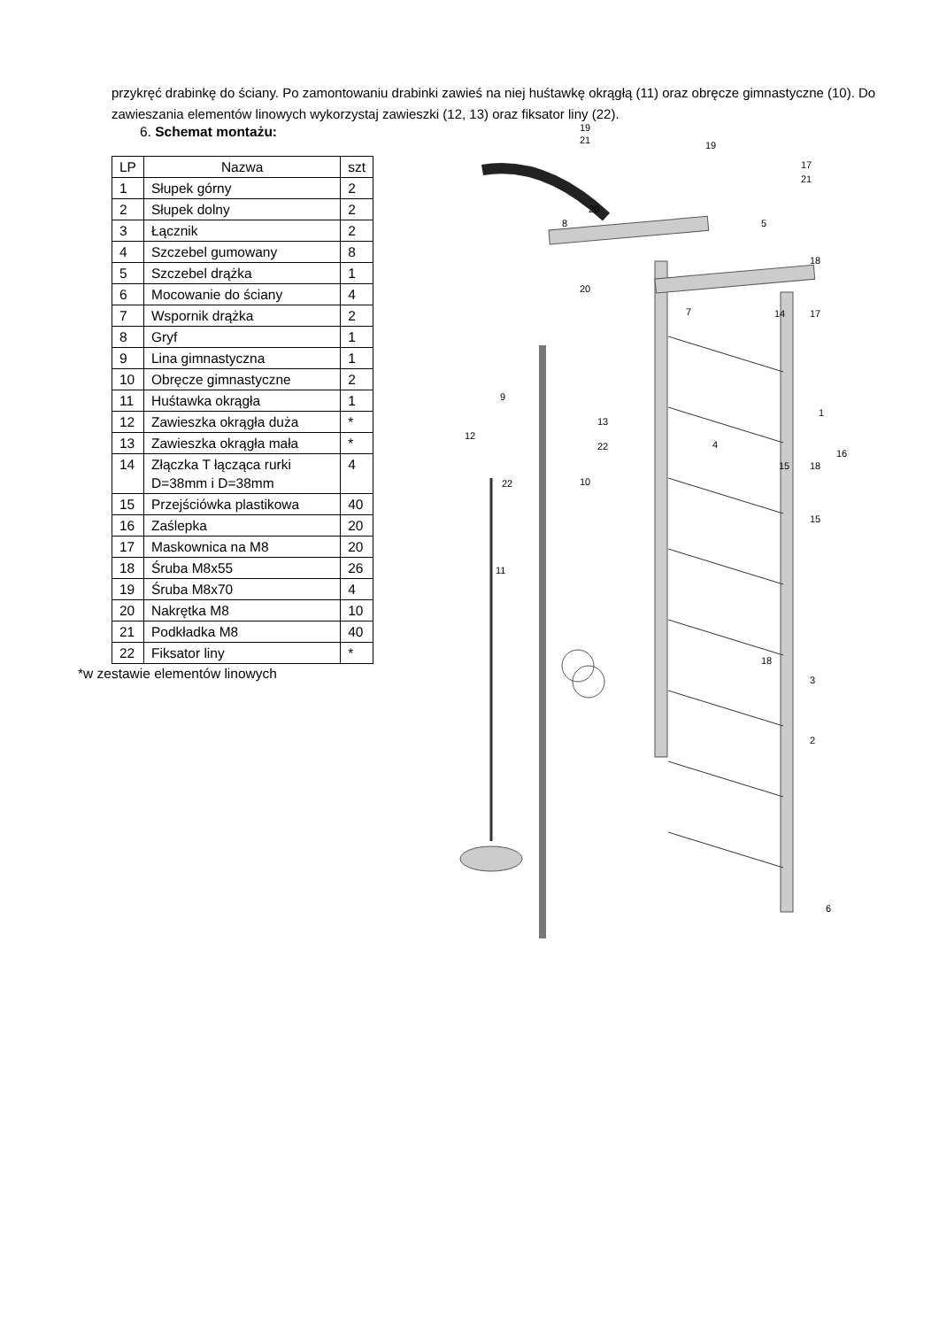przykręć drabinkę do ściany. Po zamontowaniu drabinki zawieś na niej huśtawkę okrągłą (11) oraz obręcze gimnastyczne (10). Do zawieszania elementów linowych wykorzystaj zawieszki (12, 13) oraz fiksator liny (22).
6. Schemat montażu:
| LP | Nazwa | szt |
| --- | --- | --- |
| 1 | Słupek górny | 2 |
| 2 | Słupek dolny | 2 |
| 3 | Łącznik | 2 |
| 4 | Szczebel gumowany | 8 |
| 5 | Szczebel drążka | 1 |
| 6 | Mocowanie do ściany | 4 |
| 7 | Wspornik drążka | 2 |
| 8 | Gryf | 1 |
| 9 | Lina gimnastyczna | 1 |
| 10 | Obręcze gimnastyczne | 2 |
| 11 | Huśtawka okrągła | 1 |
| 12 | Zawieszka okrągła duża | * |
| 13 | Zawieszka okrągła mała | * |
| 14 | Złączka T łącząca rurki D=38mm i D=38mm | 4 |
| 15 | Przejściówka plastikowa | 40 |
| 16 | Zaślepka | 20 |
| 17 | Maskownica na M8 | 20 |
| 18 | Śruba M8x55 | 26 |
| 19 | Śruba M8x70 | 4 |
| 20 | Nakrętka M8 | 10 |
| 21 | Podkładka M8 | 40 |
| 22 | Fiksator liny | * |
*w zestawie elementów linowych
19
21
19
17
21
20
8
5
20
7
14
17
18
9
13
12
22
4
1
16
15
18
10
22
15
11
18
3
2
6